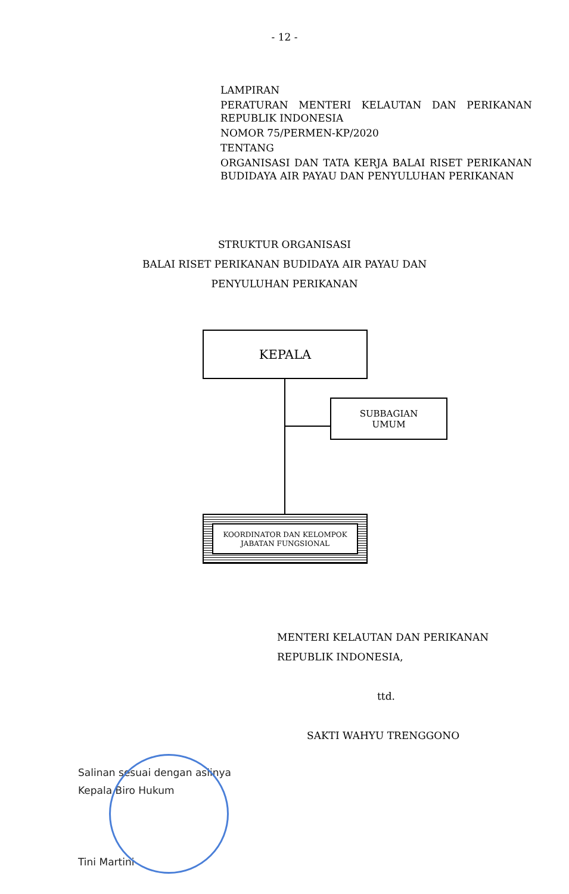- 12 -
LAMPIRAN
PERATURAN MENTERI KELAUTAN DAN PERIKANAN REPUBLIK INDONESIA
NOMOR 75/PERMEN-KP/2020
TENTANG
ORGANISASI DAN TATA KERJA BALAI RISET PERIKANAN BUDIDAYA AIR PAYAU DAN PENYULUHAN PERIKANAN
STRUKTUR ORGANISASI
BALAI RISET PERIKANAN BUDIDAYA AIR PAYAU DAN
PENYULUHAN PERIKANAN
KEPALA
SUBBAGIAN
UMUM
KOORDINATOR DAN KELOMPOK
JABATAN FUNGSIONAL
MENTERI KELAUTAN DAN PERIKANAN
REPUBLIK INDONESIA,
ttd.
SAKTI WAHYU TRENGGONO
Salinan sesuai dengan aslinya
Kepala Biro Hukum
Tini Martini